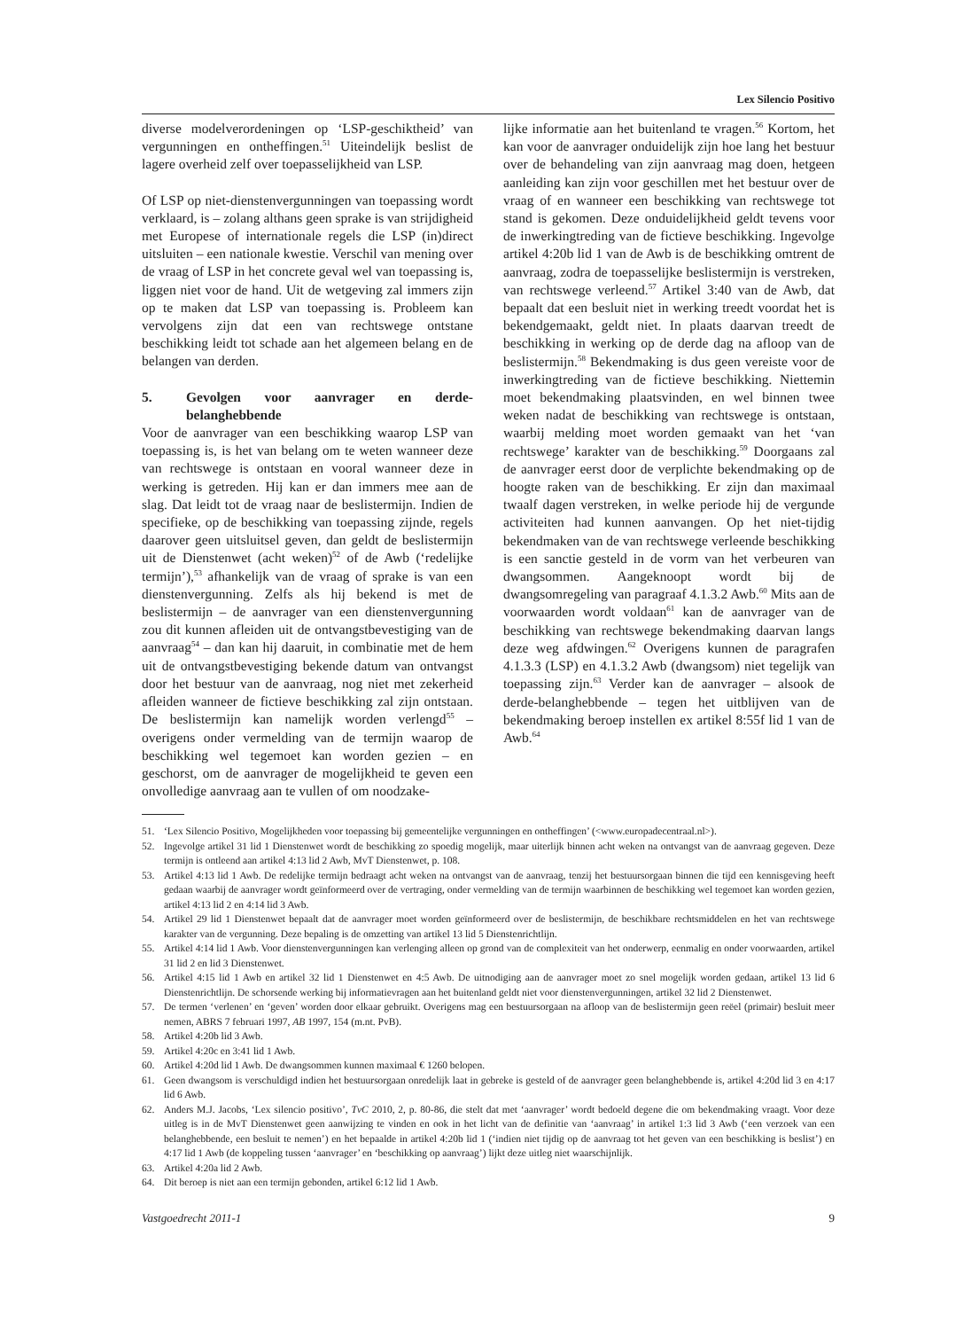Lex Silencio Positivo
diverse modelverordeningen op ‘LSP-geschiktheid’ van vergunningen en ontheffingen.<sup>51</sup> Uiteindelijk beslist de lagere overheid zelf over toepasselijkheid van LSP.
Of LSP op niet-dienstenvergunningen van toepassing wordt verklaard, is – zolang althans geen sprake is van strijdigheid met Europese of internationale regels die LSP (in)direct uitsluiten – een nationale kwestie. Verschil van mening over de vraag of LSP in het concrete geval wel van toepassing is, liggen niet voor de hand. Uit de wetgeving zal immers zijn op te maken dat LSP van toepassing is. Probleem kan vervolgens zijn dat een van rechtswege ontstane beschikking leidt tot schade aan het algemeen belang en de belangen van derden.
5. Gevolgen voor aanvrager en derde-belanghebbende
Voor de aanvrager van een beschikking waarop LSP van toepassing is, is het van belang om te weten wanneer deze van rechtswege is ontstaan en vooral wanneer deze in werking is getreden. Hij kan er dan immers mee aan de slag. Dat leidt tot de vraag naar de beslistermijn. Indien de specifieke, op de beschikking van toepassing zijnde, regels daarover geen uitsluitsel geven, dan geldt de beslistermijn uit de Dienstenwet (acht weken)<sup>52</sup> of de Awb (‘redelijke termijn’),<sup>53</sup> afhankelijk van de vraag of sprake is van een dienstenvergunning. Zelfs als hij bekend is met de beslistermijn – de aanvrager van een dienstenvergunning zou dit kunnen afleiden uit de ontvangstbevestiging van de aanvraag<sup>54</sup> – dan kan hij daaruit, in combinatie met de hem uit de ontvangstbevestiging bekende datum van ontvangst door het bestuur van de aanvraag, nog niet met zekerheid afleiden wanneer de fictieve beschikking zal zijn ontstaan. De beslistermijn kan namelijk worden verlengd<sup>55</sup> – overigens onder vermelding van de termijn waarop de beschikking wel tegemoet kan worden gezien – en geschorst, om de aanvrager de mogelijkheid te geven een onvolledige aanvraag aan te vullen of om noodzake-
lijke informatie aan het buitenland te vragen.<sup>56</sup> Kortom, het kan voor de aanvrager onduidelijk zijn hoe lang het bestuur over de behandeling van zijn aanvraag mag doen, hetgeen aanleiding kan zijn voor geschillen met het bestuur over de vraag of en wanneer een beschikking van rechtswege tot stand is gekomen. Deze onduidelijkheid geldt tevens voor de inwerkingtreding van de fictieve beschikking. Ingevolge artikel 4:20b lid 1 van de Awb is de beschikking omtrent de aanvraag, zodra de toepasselijke beslistermijn is verstreken, van rechtswege verleend.<sup>57</sup> Artikel 3:40 van de Awb, dat bepaalt dat een besluit niet in werking treedt voordat het is bekendgemaakt, geldt niet. In plaats daarvan treedt de beschikking in werking op de derde dag na afloop van de beslistermijn.<sup>58</sup> Bekendmaking is dus geen vereiste voor de inwerkingtreding van de fictieve beschikking. Niettemin moet bekendmaking plaatsvinden, en wel binnen twee weken nadat de beschikking van rechtswege is ontstaan, waarbij melding moet worden gemaakt van het ‘van rechtswege’ karakter van de beschikking.<sup>59</sup> Doorgaans zal de aanvrager eerst door de verplichte bekendmaking op de hoogte raken van de beschikking. Er zijn dan maximaal twaalf dagen verstreken, in welke periode hij de vergunde activiteiten had kunnen aanvangen. Op het niet-tijdig bekendmaken van de van rechtswege verleende beschikking is een sanctie gesteld in de vorm van het verbeuren van dwangsommen. Aangeknoopt wordt bij de dwangsomregeling van paragraaf 4.1.3.2 Awb.<sup>60</sup> Mits aan de voorwaarden wordt voldaan<sup>61</sup> kan de aanvrager van de beschikking van rechtswege bekendmaking daarvan langs deze weg afdwingen.<sup>62</sup> Overigens kunnen de paragrafen 4.1.3.3 (LSP) en 4.1.3.2 Awb (dwangsom) niet tegelijk van toepassing zijn.<sup>63</sup> Verder kan de aanvrager – alsook de derde-belanghebbende – tegen het uitblijven van de bekendmaking beroep instellen ex artikel 8:55f lid 1 van de Awb.<sup>64</sup>
51. ‘Lex Silencio Positivo, Mogelijkheden voor toepassing bij gemeentelijke vergunningen en ontheffingen’ (<www.europadecentraal.nl>).
52. Ingevolge artikel 31 lid 1 Dienstenwet wordt de beschikking zo spoedig mogelijk, maar uiterlijk binnen acht weken na ontvangst van de aanvraag gegeven. Deze termijn is ontleend aan artikel 4:13 lid 2 Awb, MvT Dienstenwet, p. 108.
53. Artikel 4:13 lid 1 Awb. De redelijke termijn bedraagt acht weken na ontvangst van de aanvraag, tenzij het bestuursorgaan binnen die tijd een kennisgeving heeft gedaan waarbij de aanvrager wordt geïnformeerd over de vertraging, onder vermelding van de termijn waarbinnen de beschikking wel tegemoet kan worden gezien, artikel 4:13 lid 2 en 4:14 lid 3 Awb.
54. Artikel 29 lid 1 Dienstenwet bepaalt dat de aanvrager moet worden geïnformeerd over de beslistermijn, de beschikbare rechtsmiddelen en het van rechtswege karakter van de vergunning. Deze bepaling is de omzetting van artikel 13 lid 5 Dienstenrichtlijn.
55. Artikel 4:14 lid 1 Awb. Voor dienstenvergunningen kan verlenging alleen op grond van de complexiteit van het onderwerp, eenmalig en onder voorwaarden, artikel 31 lid 2 en lid 3 Dienstenwet.
56. Artikel 4:15 lid 1 Awb en artikel 32 lid 1 Dienstenwet en 4:5 Awb. De uitnodiging aan de aanvrager moet zo snel mogelijk worden gedaan, artikel 13 lid 6 Dienstenrichtlijn. De schorsende werking bij informatievragen aan het buitenland geldt niet voor dienstenvergunningen, artikel 32 lid 2 Dienstenwet.
57. De termen ‘verlenen’ en ‘geven’ worden door elkaar gebruikt. Overigens mag een bestuursorgaan na afloop van de beslistermijn geen reëel (primair) besluit meer nemen, ABRS 7 februari 1997, AB 1997, 154 (m.nt. PvB).
58. Artikel 4:20b lid 3 Awb.
59. Artikel 4:20c en 3:41 lid 1 Awb.
60. Artikel 4:20d lid 1 Awb. De dwangsommen kunnen maximaal € 1260 belopen.
61. Geen dwangsom is verschuldigd indien het bestuursorgaan onredelijk laat in gebreke is gesteld of de aanvrager geen belanghebbende is, artikel 4:20d lid 3 en 4:17 lid 6 Awb.
62. Anders M.J. Jacobs, ‘Lex silencio positivo’, TvC 2010, 2, p. 80-86, die stelt dat met ‘aanvrager’ wordt bedoeld degene die om bekendmaking vraagt. Voor deze uitleg is in de MvT Dienstenwet geen aanwijzing te vinden en ook in het licht van de definitie van ‘aanvraag’ in artikel 1:3 lid 3 Awb (‘een verzoek van een belanghebbende, een besluit te nemen’) en het bepaalde in artikel 4:20b lid 1 (‘indien niet tijdig op de aanvraag tot het geven van een beschikking is beslist’) en 4:17 lid 1 Awb (de koppeling tussen ‘aanvrager’ en ‘beschikking op aanvraag’) lijkt deze uitleg niet waarschijnlijk.
63. Artikel 4:20a lid 2 Awb.
64. Dit beroep is niet aan een termijn gebonden, artikel 6:12 lid 1 Awb.
Vastgoedrecht 2011-1 9